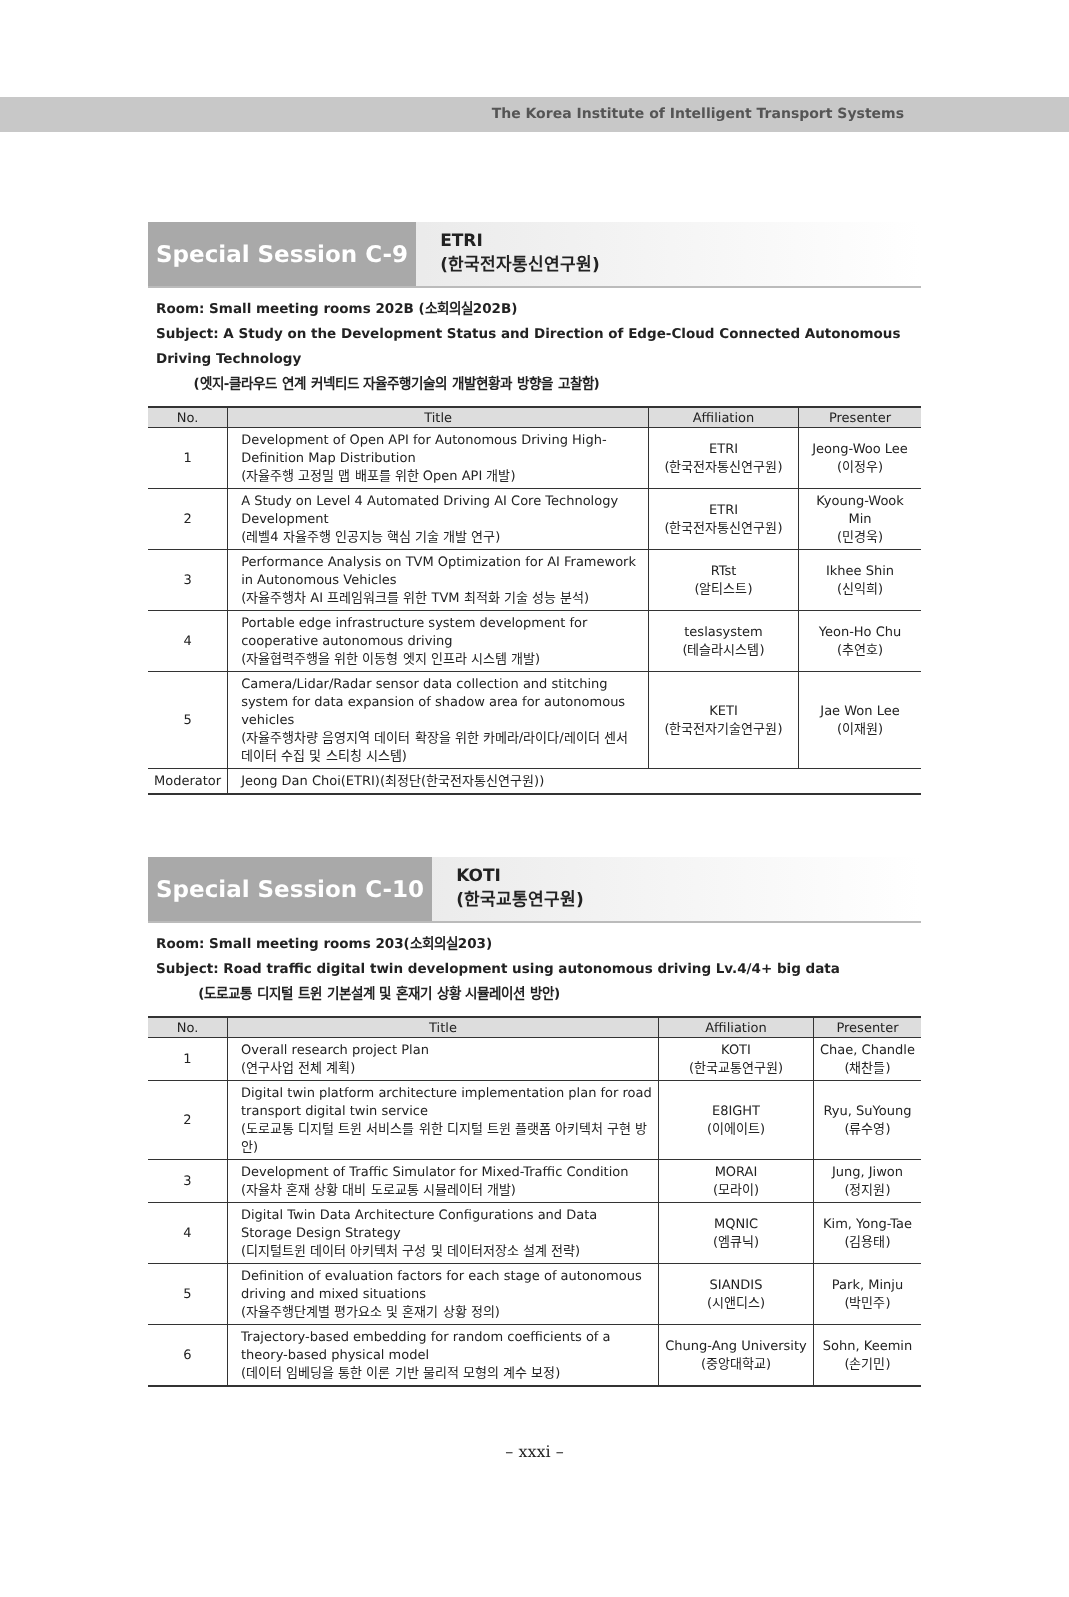The Korea Institute of Intelligent Transport Systems
Special Session C-9
ETRI
(한국전자통신연구원)
Room: Small meeting rooms 202B (소회의실202B)
Subject: A Study on the Development Status and Direction of Edge-Cloud Connected Autonomous Driving Technology
(엣지-클라우드 연계 커넥티드 자율주행기술의 개발현황과 방향을 고찰함)
| No. | Title | Affiliation | Presenter |
| --- | --- | --- | --- |
| 1 | Development of Open API for Autonomous Driving High-Definition Map Distribution (자율주행 고정밀 맵 배포를 위한 Open API 개발) | ETRI (한국전자통신연구원) | Jeong-Woo Lee (이정우) |
| 2 | A Study on Level 4 Automated Driving AI Core Technology Development (레벨4 자율주행 인공지능 핵심 기술 개발 연구) | ETRI (한국전자통신연구원) | Kyoung-Wook Min (민경욱) |
| 3 | Performance Analysis on TVM Optimization for AI Framework in Autonomous Vehicles (자율주행차 AI 프레임워크를 위한 TVM 최적화 기술 성능 분석) | RTst (알티스트) | Ikhee Shin (신익희) |
| 4 | Portable edge infrastructure system development for cooperative autonomous driving (자율협력주행을 위한 이동형 엣지 인프라 시스템 개발) | teslasystem (테슬라시스템) | Yeon-Ho Chu (추연호) |
| 5 | Camera/Lidar/Radar sensor data collection and stitching system for data expansion of shadow area for autonomous vehicles (자율주행차량 음영지역 데이터 확장을 위한 카메라/라이다/레이더 센서 데이터 수집 및 스티칭 시스템) | KETI (한국전자기술연구원) | Jae Won Lee (이재원) |
| Moderator | Jeong Dan Choi(ETRI)(최정단(한국전자통신연구원)) | | |
Special Session C-10
KOTI
(한국교통연구원)
Room: Small meeting rooms 203(소회의실203)
Subject: Road traffic digital twin development using autonomous driving Lv.4/4+ big data
(도로교통 디지털 트윈 기본설계 및 혼재기 상황 시뮬레이션 방안)
| No. | Title | Affiliation | Presenter |
| --- | --- | --- | --- |
| 1 | Overall research project Plan (연구사업 전체 계획) | KOTI (한국교통연구원) | Chae, Chandle (채찬들) |
| 2 | Digital twin platform architecture implementation plan for road transport digital twin service (도로교통 디지털 트윈 서비스를 위한 디지털 트윈 플랫폼 아키텍처 구현 방안) | E8IGHT (이에이트) | Ryu, SuYoung (류수영) |
| 3 | Development of Traffic Simulator for Mixed-Traffic Condition (자율차 혼재 상황 대비 도로교통 시뮬레이터 개발) | MORAI (모라이) | Jung, Jiwon (정지원) |
| 4 | Digital Twin Data Architecture Configurations and Data Storage Design Strategy (디지털트윈 데이터 아키텍처 구성 및 데이터저장소 설계 전략) | MQNIC (엠큐닉) | Kim, Yong-Tae (김용태) |
| 5 | Definition of evaluation factors for each stage of autonomous driving and mixed situations (자율주행단계별 평가요소 및 혼재기 상황 정의) | SIANDIS (시앤디스) | Park, Minju (박민주) |
| 6 | Trajectory-based embedding for random coefficients of a theory-based physical model (데이터 임베딩을 통한 이론 기반 물리적 모형의 계수 보정) | Chung-Ang University (중앙대학교) | Sohn, Keemin (손기민) |
– xxxi –